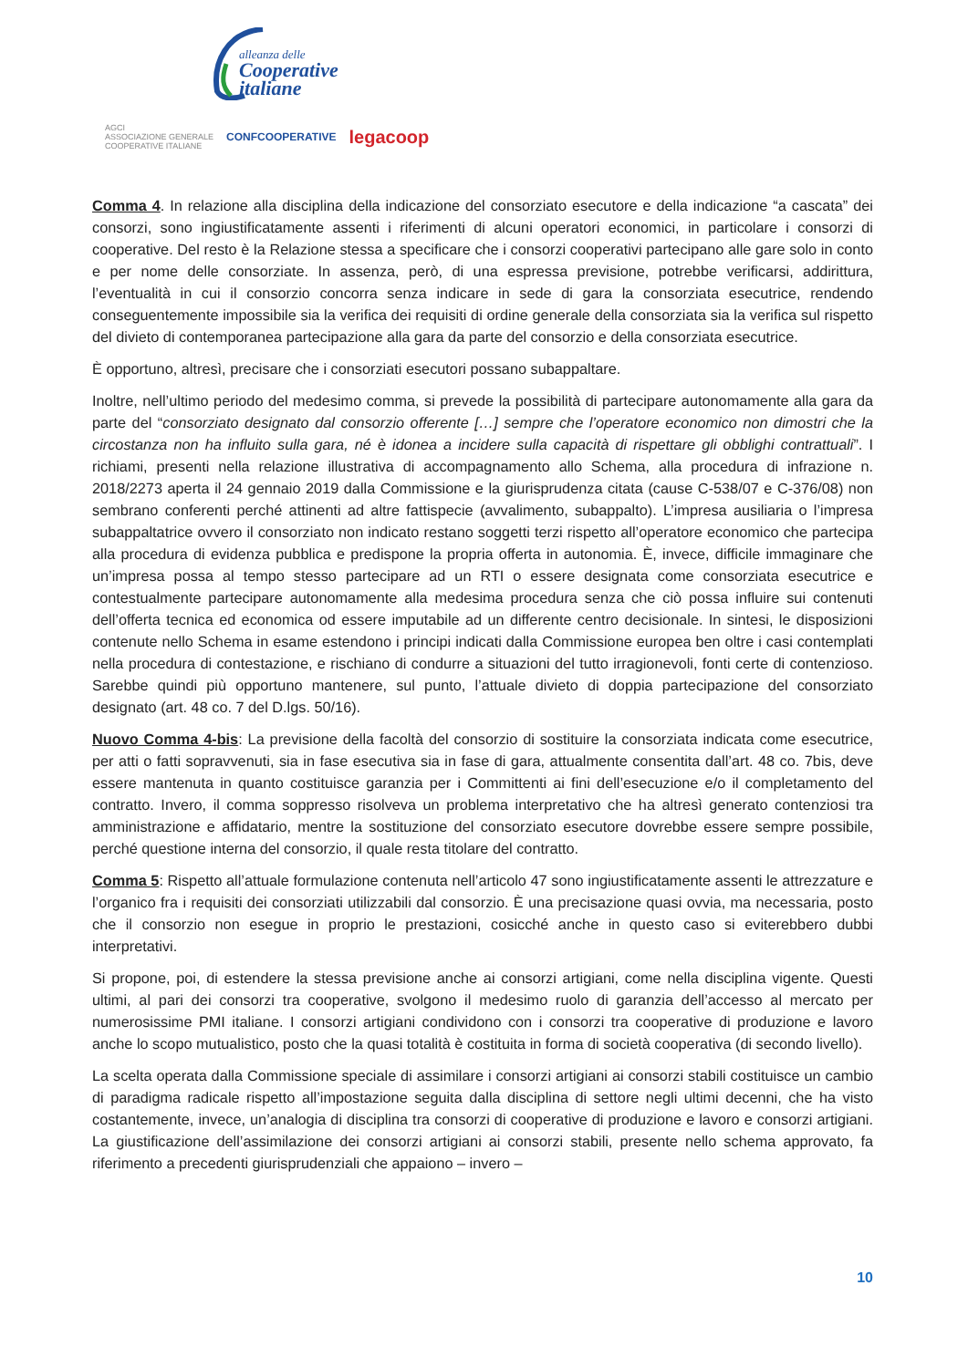alleanza delle
Cooperative
italiane
AGCI
ASSOCIAZIONE GENERALE
COOPERATIVE ITALIANE CONFCOOPERATIVE legacoop
Comma 4. In relazione alla disciplina della indicazione del consorziato esecutore e della indicazione “a cascata” dei consorzi, sono ingiustificatamente assenti i riferimenti di alcuni operatori economici, in particolare i consorzi di cooperative. Del resto è la Relazione stessa a specificare che i consorzi cooperativi partecipano alle gare solo in conto e per nome delle consorziate. In assenza, però, di una espressa previsione, potrebbe verificarsi, addirittura, l’eventualità in cui il consorzio concorra senza indicare in sede di gara la consorziata esecutrice, rendendo conseguentemente impossibile sia la verifica dei requisiti di ordine generale della consorziata sia la verifica sul rispetto del divieto di contemporanea partecipazione alla gara da parte del consorzio e della consorziata esecutrice.
È opportuno, altresì, precisare che i consorziati esecutori possano subappaltare.
Inoltre, nell’ultimo periodo del medesimo comma, si prevede la possibilità di partecipare autonomamente alla gara da parte del “consorziato designato dal consorzio offerente […] sempre che l’operatore economico non dimostri che la circostanza non ha influito sulla gara, né è idonea a incidere sulla capacità di rispettare gli obblighi contrattuali”. I richiami, presenti nella relazione illustrativa di accompagnamento allo Schema, alla procedura di infrazione n. 2018/2273 aperta il 24 gennaio 2019 dalla Commissione e la giurisprudenza citata (cause C-538/07 e C-376/08) non sembrano conferenti perché attinenti ad altre fattispecie (avvalimento, subappalto). L’impresa ausiliaria o l’impresa subappaltatrice ovvero il consorziato non indicato restano soggetti terzi rispetto all’operatore economico che partecipa alla procedura di evidenza pubblica e predispone la propria offerta in autonomia. È, invece, difficile immaginare che un’impresa possa al tempo stesso partecipare ad un RTI o essere designata come consorziata esecutrice e contestualmente partecipare autonomamente alla medesima procedura senza che ciò possa influire sui contenuti dell’offerta tecnica ed economica od essere imputabile ad un differente centro decisionale. In sintesi, le disposizioni contenute nello Schema in esame estendono i principi indicati dalla Commissione europea ben oltre i casi contemplati nella procedura di contestazione, e rischiano di condurre a situazioni del tutto irragionevoli, fonti certe di contenzioso. Sarebbe quindi più opportuno mantenere, sul punto, l’attuale divieto di doppia partecipazione del consorziato designato (art. 48 co. 7 del D.lgs. 50/16).
Nuovo Comma 4-bis: La previsione della facoltà del consorzio di sostituire la consorziata indicata come esecutrice, per atti o fatti sopravvenuti, sia in fase esecutiva sia in fase di gara, attualmente consentita dall’art. 48 co. 7bis, deve essere mantenuta in quanto costituisce garanzia per i Committenti ai fini dell’esecuzione e/o il completamento del contratto. Invero, il comma soppresso risolveva un problema interpretativo che ha altresì generato contenziosi tra amministrazione e affidatario, mentre la sostituzione del consorziato esecutore dovrebbe essere sempre possibile, perché questione interna del consorzio, il quale resta titolare del contratto.
Comma 5: Rispetto all’attuale formulazione contenuta nell’articolo 47 sono ingiustificatamente assenti le attrezzature e l’organico fra i requisiti dei consorziati utilizzabili dal consorzio. È una precisazione quasi ovvia, ma necessaria, posto che il consorzio non esegue in proprio le prestazioni, cosicché anche in questo caso si eviterebbero dubbi interpretativi.
Si propone, poi, di estendere la stessa previsione anche ai consorzi artigiani, come nella disciplina vigente. Questi ultimi, al pari dei consorzi tra cooperative, svolgono il medesimo ruolo di garanzia dell’accesso al mercato per numerosissime PMI italiane. I consorzi artigiani condividono con i consorzi tra cooperative di produzione e lavoro anche lo scopo mutualistico, posto che la quasi totalità è costituita in forma di società cooperativa (di secondo livello).
La scelta operata dalla Commissione speciale di assimilare i consorzi artigiani ai consorzi stabili costituisce un cambio di paradigma radicale rispetto all’impostazione seguita dalla disciplina di settore negli ultimi decenni, che ha visto costantemente, invece, un’analogia di disciplina tra consorzi di cooperative di produzione e lavoro e consorzi artigiani. La giustificazione dell’assimilazione dei consorzi artigiani ai consorzi stabili, presente nello schema approvato, fa riferimento a precedenti giurisprudenziali che appaiono – invero –
10